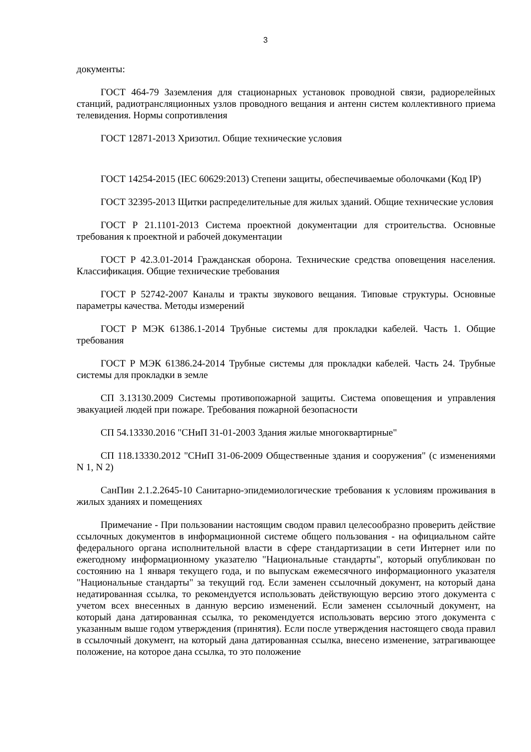3
документы:
ГОСТ 464-79 Заземления для стационарных установок проводной связи, радиорелейных станций, радиотрансляционных узлов проводного вещания и антенн систем коллективного приема телевидения. Нормы сопротивления
ГОСТ 12871-2013 Хризотил. Общие технические условия
ГОСТ 14254-2015 (IEC 60629:2013) Степени защиты, обеспечиваемые оболочками (Код IP)
ГОСТ 32395-2013 Щитки распределительные для жилых зданий. Общие технические условия
ГОСТ Р 21.1101-2013 Система проектной документации для строительства. Основные требования к проектной и рабочей документации
ГОСТ Р 42.3.01-2014 Гражданская оборона. Технические средства оповещения населения. Классификация. Общие технические требования
ГОСТ Р 52742-2007 Каналы и тракты звукового вещания. Типовые структуры. Основные параметры качества. Методы измерений
ГОСТ Р МЭК 61386.1-2014 Трубные системы для прокладки кабелей. Часть 1. Общие требования
ГОСТ Р МЭК 61386.24-2014 Трубные системы для прокладки кабелей. Часть 24. Трубные системы для прокладки в земле
СП 3.13130.2009 Системы противопожарной защиты. Система оповещения и управления эвакуацией людей при пожаре. Требования пожарной безопасности
СП 54.13330.2016 "СНиП 31-01-2003 Здания жилые многоквартирные"
СП 118.13330.2012 "СНиП 31-06-2009 Общественные здания и сооружения" (с изменениями N 1, N 2)
СанПин 2.1.2.2645-10 Санитарно-эпидемиологические требования к условиям проживания в жилых зданиях и помещениях
Примечание - При пользовании настоящим сводом правил целесообразно проверить действие ссылочных документов в информационной системе общего пользования - на официальном сайте федерального органа исполнительной власти в сфере стандартизации в сети Интернет или по ежегодному информационному указателю "Национальные стандарты", который опубликован по состоянию на 1 января текущего года, и по выпускам ежемесячного информационного указателя "Национальные стандарты" за текущий год. Если заменен ссылочный документ, на который дана недатированная ссылка, то рекомендуется использовать действующую версию этого документа с учетом всех внесенных в данную версию изменений. Если заменен ссылочный документ, на который дана датированная ссылка, то рекомендуется использовать версию этого документа с указанным выше годом утверждения (принятия). Если после утверждения настоящего свода правил в ссылочный документ, на который дана датированная ссылка, внесено изменение, затрагивающее положение, на которое дана ссылка, то это положение